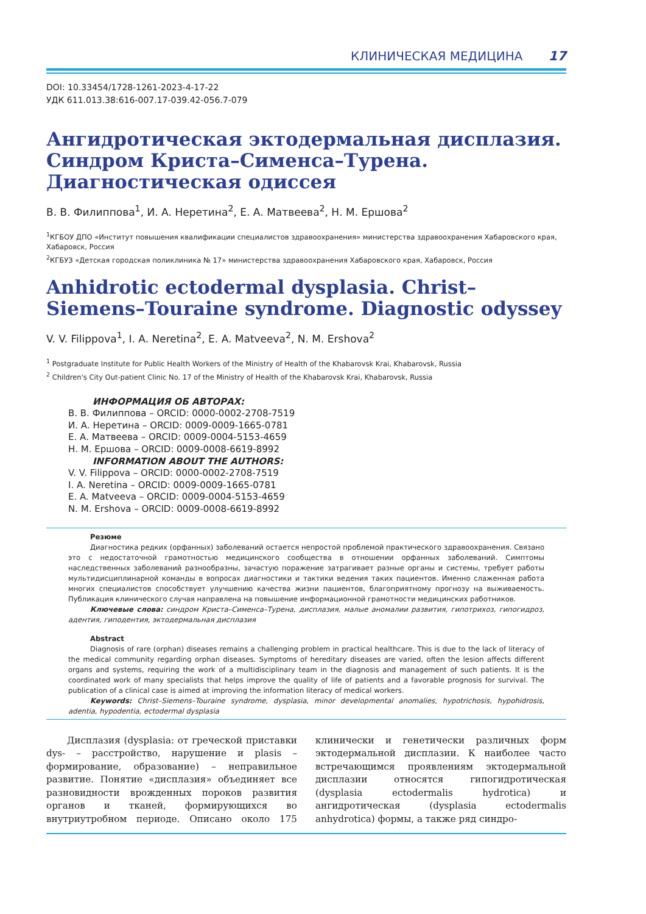КЛИНИЧЕСКАЯ МЕДИЦИНА 17
DOI: 10.33454/1728-1261-2023-4-17-22
УДК 611.013.38:616-007.17-039.42-056.7-079
Ангидротическая эктодермальная дисплазия. Синдром Криста–Сименса–Турена. Диагностическая одиссея
В. В. Филиппова<sup>1</sup>, И. А. Неретина<sup>2</sup>, Е. А. Матвеева<sup>2</sup>, Н. М. Ершова<sup>2</sup>
<sup>1</sup> КГБОУ ДПО «Институт повышения квалификации специалистов здравоохранения» министерства здравоохранения Хабаровского края, Хабаровск, Россия
<sup>2</sup> КГБУЗ «Детская городская поликлиника № 17» министерства здравоохранения Хабаровского края, Хабаровск, Россия
Anhidrotic ectodermal dysplasia. Christ–Siemens–Touraine syndrome. Diagnostic odyssey
V. V. Filippova<sup>1</sup>, I. A. Neretina<sup>2</sup>, E. A. Matveeva<sup>2</sup>, N. M. Ershova<sup>2</sup>
<sup>1</sup> Postgraduate Institute for Public Health Workers of the Ministry of Health of the Khabarovsk Krai, Khabarovsk, Russia
<sup>2</sup> Children's City Out-patient Clinic No. 17 of the Ministry of Health of the Khabarovsk Krai, Khabarovsk, Russia
ИНФОРМАЦИЯ ОБ АВТОРАХ:
В. В. Филиппова – ORCID: 0000-0002-2708-7519
И. А. Неретина – ORCID: 0009-0009-1665-0781
Е. А. Матвеева – ORCID: 0009-0004-5153-4659
Н. М. Ершова – ORCID: 0009-0008-6619-8992
INFORMATION ABOUT THE AUTHORS:
V. V. Filippova – ORCID: 0000-0002-2708-7519
I. A. Neretina – ORCID: 0009-0009-1665-0781
E. A. Matveeva – ORCID: 0009-0004-5153-4659
N. M. Ershova – ORCID: 0009-0008-6619-8992
Резюме
Диагностика редких (орфанных) заболеваний остается непростой проблемой практического здравоохранения. Связано это с недостаточной грамотностью медицинского сообщества в отношении орфанных заболеваний. Симптомы наследственных заболеваний разнообразны, зачастую поражение затрагивает разные органы и системы, требует работы мультидисциплинарной команды в вопросах диагностики и тактики ведения таких пациентов. Именно слаженная работа многих специалистов способствует улучшению качества жизни пациентов, благоприятному прогнозу на выживаемость. Публикация клинического случая направлена на повышение информационной грамотности медицинских работников.
Ключевые слова: синдром Криста–Сименса–Турена, дисплазия, малые аномалии развития, гипотрихоз, гипогидроз, адентия, гиподентия, эктодермальная дисплазия
Abstract
Diagnosis of rare (orphan) diseases remains a challenging problem in practical healthcare. This is due to the lack of literacy of the medical community regarding orphan diseases. Symptoms of hereditary diseases are varied, often the lesion affects different organs and systems, requiring the work of a multidisciplinary team in the diagnosis and management of such patients. It is the coordinated work of many specialists that helps improve the quality of life of patients and a favorable prognosis for survival. The publication of a clinical case is aimed at improving the information literacy of medical workers.
Keywords: Christ–Siemens–Touraine syndrome, dysplasia, minor developmental anomalies, hypotrichosis, hypohidrosis, adentia, hypodentia, ectodermal dysplasia
Дисплазия (dysplasia: от греческой приставки dys- – расстройство, нарушение и plasis – формирование, образование) – неправильное развитие. Понятие «дисплазия» объединяет все разновидности врожденных пороков развития органов и тканей, формирующихся во внутриутробном периоде. Описано около 175 клинически и генетически различных форм эктодермальной дисплазии. К наиболее часто встречающимся проявлениям эктодермальной дисплазии относятся гипогидротическая (dysplasia ectodermalis hydrotica) и ангидротическая (dysplasia ectodermalis anhydrotica) формы, а также ряд синдро-